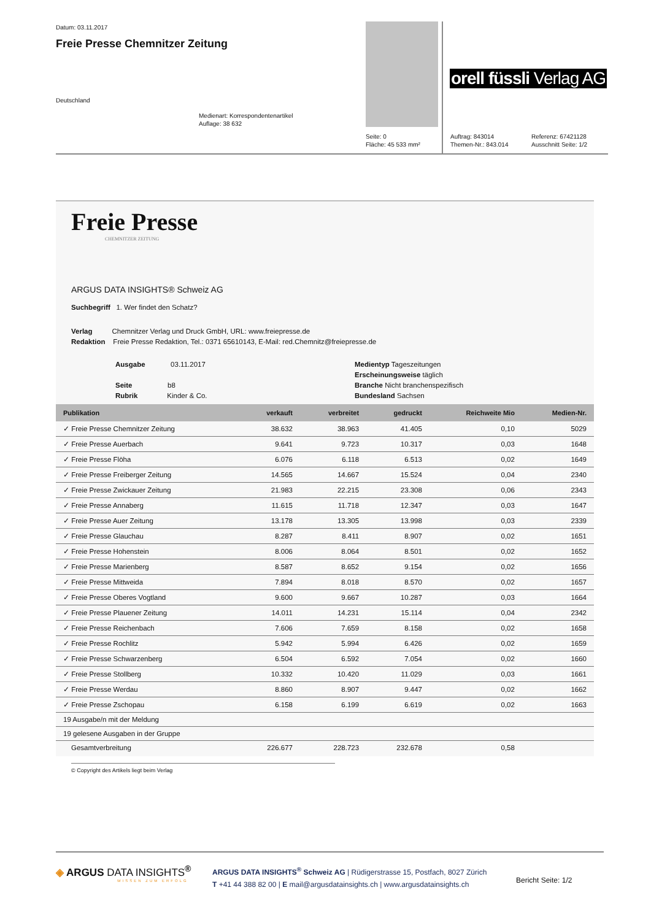Datum: 03.11.2017
Freie Presse Chemnitzer Zeitung
Deutschland
Medienart: Korrespondentenartikel
Auflage: 38 632
Seite: 0
Fläche: 45 533 mm²
Auftrag: 843014
Themen-Nr.: 843.014
Referenz: 67421128
Ausschnitt Seite: 1/2
orell füssli Verlag AG
Freie Presse
CHEMNITZER ZEITUNG
ARGUS DATA INSIGHTS® Schweiz AG
Suchbegriff 1. Wer findet den Schatz?
Verlag Chemnitzer Verlag und Druck GmbH, URL: www.freiepresse.de
Redaktion Freie Presse Redaktion, Tel.: 0371 65610143, E-Mail: red.Chemnitz@freiepresse.de
Ausgabe 03.11.2017
Seite b8
Rubrik Kinder & Co.
Medientyp Tageszeitungen
Erscheinungsweise täglich
Branche Nicht branchenspezifisch
Bundesland Sachsen
| Publikation | verkauft | verbreitet | gedruckt | Reichweite Mio | Medien-Nr. |
| --- | --- | --- | --- | --- | --- |
| ✓ Freie Presse Chemnitzer Zeitung | 38.632 | 38.963 | 41.405 | 0,10 | 5029 |
| ✓ Freie Presse Auerbach | 9.641 | 9.723 | 10.317 | 0,03 | 1648 |
| ✓ Freie Presse Flöha | 6.076 | 6.118 | 6.513 | 0,02 | 1649 |
| ✓ Freie Presse Freiberger Zeitung | 14.565 | 14.667 | 15.524 | 0,04 | 2340 |
| ✓ Freie Presse Zwickauer Zeitung | 21.983 | 22.215 | 23.308 | 0,06 | 2343 |
| ✓ Freie Presse Annaberg | 11.615 | 11.718 | 12.347 | 0,03 | 1647 |
| ✓ Freie Presse Auer Zeitung | 13.178 | 13.305 | 13.998 | 0,03 | 2339 |
| ✓ Freie Presse Glauchau | 8.287 | 8.411 | 8.907 | 0,02 | 1651 |
| ✓ Freie Presse Hohenstein | 8.006 | 8.064 | 8.501 | 0,02 | 1652 |
| ✓ Freie Presse Marienberg | 8.587 | 8.652 | 9.154 | 0,02 | 1656 |
| ✓ Freie Presse Mittweida | 7.894 | 8.018 | 8.570 | 0,02 | 1657 |
| ✓ Freie Presse Oberes Vogtland | 9.600 | 9.667 | 10.287 | 0,03 | 1664 |
| ✓ Freie Presse Plauener Zeitung | 14.011 | 14.231 | 15.114 | 0,04 | 2342 |
| ✓ Freie Presse Reichenbach | 7.606 | 7.659 | 8.158 | 0,02 | 1658 |
| ✓ Freie Presse Rochlitz | 5.942 | 5.994 | 6.426 | 0,02 | 1659 |
| ✓ Freie Presse Schwarzenberg | 6.504 | 6.592 | 7.054 | 0,02 | 1660 |
| ✓ Freie Presse Stollberg | 10.332 | 10.420 | 11.029 | 0,03 | 1661 |
| ✓ Freie Presse Werdau | 8.860 | 8.907 | 9.447 | 0,02 | 1662 |
| ✓ Freie Presse Zschopau | 6.158 | 6.199 | 6.619 | 0,02 | 1663 |
| 19 Ausgabe/n mit der Meldung | | | | | |
| 19 gelesene Ausgaben in der Gruppe | | | | | |
| Gesamtverbreitung | 226.677 | 228.723 | 232.678 | 0,58 | |
© Copyright des Artikels liegt beim Verlag
◈ ARGUS DATA INSIGHTS<sup>®</sup>
WISSEN ZUM ERFOLG
ARGUS DATA INSIGHTS<sup>®</sup> Schweiz AG | Rüdigerstrasse 15, Postfach, 8027 Zürich
T +41 44 388 82 00 | E mail@argusdatainsights.ch | www.argusdatainsights.ch
Bericht Seite: 1/2